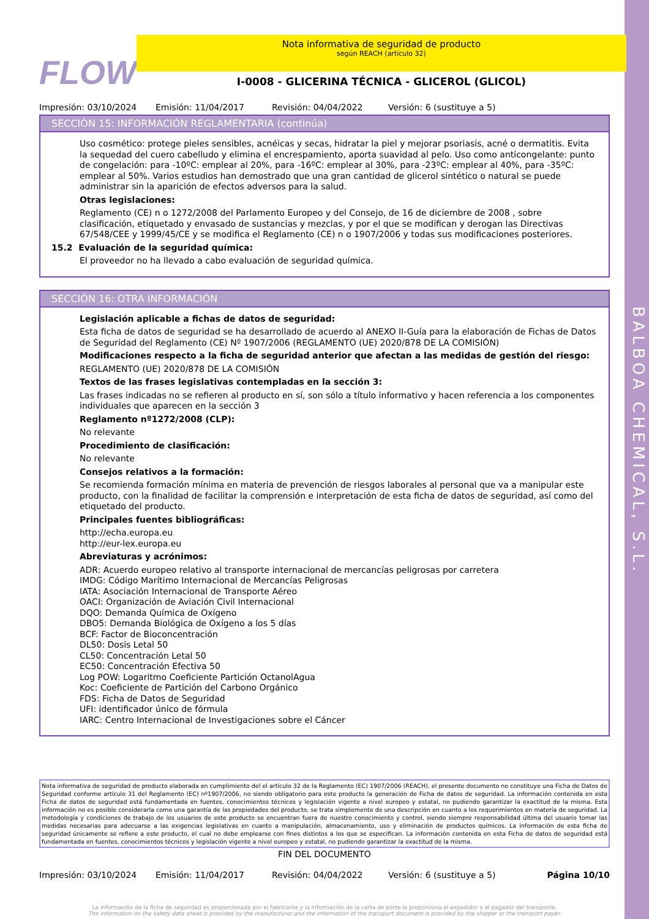BALBOA CHEMICAL, S.L.
FLOW
Nota informativa de seguridad de producto
según REACH (artículo 32)
I-0008 - GLICERINA TÉCNICA - GLICEROL (GLICOL)
Impresión: 03/10/2024 Emisión: 11/04/2017 Revisión: 04/04/2022 Versión: 6 (sustituye a 5)
SECCIÓN 15: INFORMACIÓN REGLAMENTARIA (continúa)
Uso cosmético: protege pieles sensibles, acnéicas y secas, hidratar la piel y mejorar psoriasis, acné o dermatitis. Evita la sequedad del cuero cabelludo y elimina el encrespamiento, aporta suavidad al pelo. Uso como anticongelante: punto de congelación: para -10ºC: emplear al 20%, para -16ºC: emplear al 30%, para -23ºC: emplear al 40%, para -35ºC: emplear al 50%. Varios estudios han demostrado que una gran cantidad de glicerol sintético o natural se puede administrar sin la aparición de efectos adversos para la salud.
Otras legislaciones:
Reglamento (CE) n o 1272/2008 del Parlamento Europeo y del Consejo, de 16 de diciembre de 2008 , sobre clasificación, etiquetado y envasado de sustancias y mezclas, y por el que se modifican y derogan las Directivas 67/548/CEE y 1999/45/CE y se modifica el Reglamento (CE) n o 1907/2006 y todas sus modificaciones posteriores.
15.2 Evaluación de la seguridad química:
El proveedor no ha llevado a cabo evaluación de seguridad química.
SECCIÓN 16: OTRA INFORMACIÓN
Legislación aplicable a fichas de datos de seguridad:
Esta ficha de datos de seguridad se ha desarrollado de acuerdo al ANEXO II-Guía para la elaboración de Fichas de Datos de Seguridad del Reglamento (CE) Nº 1907/2006 (REGLAMENTO (UE) 2020/878 DE LA COMISIÓN)
Modificaciones respecto a la ficha de seguridad anterior que afectan a las medidas de gestión del riesgo:
REGLAMENTO (UE) 2020/878 DE LA COMISIÓN
Textos de las frases legislativas contempladas en la sección 3:
Las frases indicadas no se refieren al producto en sí, son sólo a título informativo y hacen referencia a los componentes individuales que aparecen en la sección 3
Reglamento nº1272/2008 (CLP):
No relevante
Procedimiento de clasificación:
No relevante
Consejos relativos a la formación:
Se recomienda formación mínima en materia de prevención de riesgos laborales al personal que va a manipular este producto, con la finalidad de facilitar la comprensión e interpretación de esta ficha de datos de seguridad, así como del etiquetado del producto.
Principales fuentes bibliográficas:
http://echa.europa.eu
http://eur-lex.europa.eu
Abreviaturas y acrónimos:
ADR: Acuerdo europeo relativo al transporte internacional de mercancías peligrosas por carretera
IMDG: Código Marítimo Internacional de Mercancías Peligrosas
IATA: Asociación Internacional de Transporte Aéreo
OACI: Organización de Aviación Civil Internacional
DQO: Demanda Química de Oxígeno
DBO5: Demanda Biológica de Oxígeno a los 5 días
BCF: Factor de Bioconcentración
DL50: Dosis Letal 50
CL50: Concentración Letal 50
EC50: Concentración Efectiva 50
Log POW: Logaritmo Coeficiente Partición OctanolAgua
Koc: Coeficiente de Partición del Carbono Orgánico
FDS: Ficha de Datos de Seguridad
UFI: identificador único de fórmula
IARC: Centro Internacional de Investigaciones sobre el Cáncer
Nota informativa de seguridad de producto elaborada en cumplimiento del el artículo 32 de la Reglamento (EC) 1907/2006 (REACH), el presente documento no constituye una Ficha de Datos de Seguridad conforme artículo 31 del Reglamento (EC) nº1907/2006, no siendo obligatorio para este producto la generación de Ficha de datos de seguridad. La información contenida en esta Ficha de datos de seguridad está fundamentada en fuentes, conocimientos técnicos y legislación vigente a nivel europeo y estatal, no pudiendo garantizar la exactitud de la misma. Esta información no es posible considerarla como una garantía de las propiedades del producto, se trata simplemente de una descripción en cuanto a los requerimientos en materia de seguridad. La metodología y condiciones de trabajo de los usuarios de este producto se encuentran fuera de nuestro conocimiento y control, siendo siempre responsabilidad última del usuario tomar las medidas necesarias para adecuarse a las exigencias legislativas en cuanto a manipulación, almacenamiento, uso y eliminación de productos químicos. La información de esta ficha de seguridad únicamente se refiere a este producto, el cual no debe emplearse con fines distintos a los que se especifican. La información contenida en esta Ficha de datos de seguridad está fundamentada en fuentes, conocimientos técnicos y legislación vigente a nivel europeo y estatal, no pudiendo garantizar la exactitud de la misma.
FIN DEL DOCUMENTO
Impresión: 03/10/2024 Emisión: 11/04/2017 Revisión: 04/04/2022 Versión: 6 (sustituye a 5) Página 10/10
La información de la ficha de seguridad es proporcionada por el fabricante y la información de la carta de porte la proporciona el expedidor o el pagador del transporte.
The information on the safety data sheet is provided by the manufacturer and the information of the transport document is provided by the shipper or the transport payer.